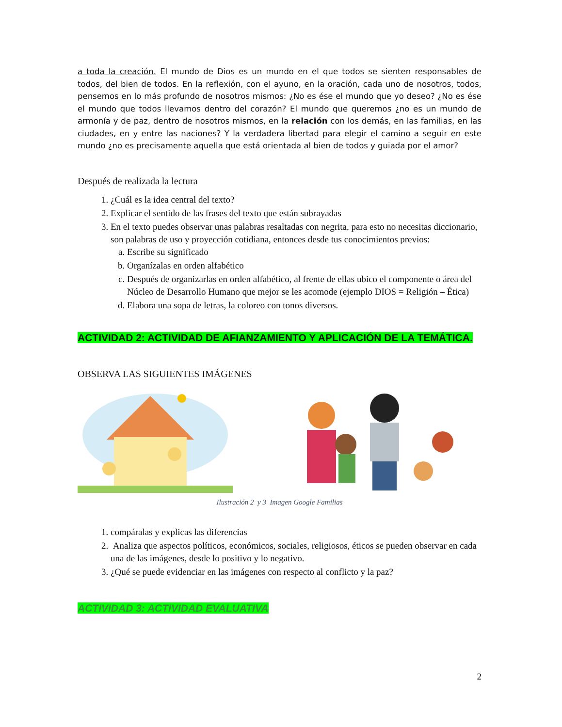a toda la creación. El mundo de Dios es un mundo en el que todos se sienten responsables de todos, del bien de todos. En la reflexión, con el ayuno, en la oración, cada uno de nosotros, todos, pensemos en lo más profundo de nosotros mismos: ¿No es ése el mundo que yo deseo? ¿No es ése el mundo que todos llevamos dentro del corazón? El mundo que queremos ¿no es un mundo de armonía y de paz, dentro de nosotros mismos, en la relación con los demás, en las familias, en las ciudades, en y entre las naciones? Y la verdadera libertad para elegir el camino a seguir en este mundo ¿no es precisamente aquella que está orientada al bien de todos y guiada por el amor?
Después de realizada la lectura
1. ¿Cuál es la idea central del texto?
2. Explicar el sentido de las frases del texto que están subrayadas
3. En el texto puedes observar unas palabras resaltadas con negrita, para esto no necesitas diccionario, son palabras de uso y proyección cotidiana, entonces desde tus conocimientos previos:
a. Escribe su significado
b. Organízalas en orden alfabético
c. Después de organizarlas en orden alfabético, al frente de ellas ubico el componente o área del Núcleo de Desarrollo Humano que mejor se les acomode (ejemplo DIOS = Religión – Ética)
d. Elabora una sopa de letras, la coloreo con tonos diversos.
ACTIVIDAD 2: ACTIVIDAD DE AFIANZAMIENTO Y APLICACIÓN DE LA TEMÁTICA.
OBSERVA LAS SIGUIENTES IMÁGENES
Ilustración 2 y 3 Imagen Google Familias
1. compáralas y explicas las diferencias
2. Analiza que aspectos políticos, económicos, sociales, religiosos, éticos se pueden observar en cada una de las imágenes, desde lo positivo y lo negativo.
3. ¿Qué se puede evidenciar en las imágenes con respecto al conflicto y la paz?
ACTIVIDAD 3: ACTIVIDAD EVALUATIVA
2